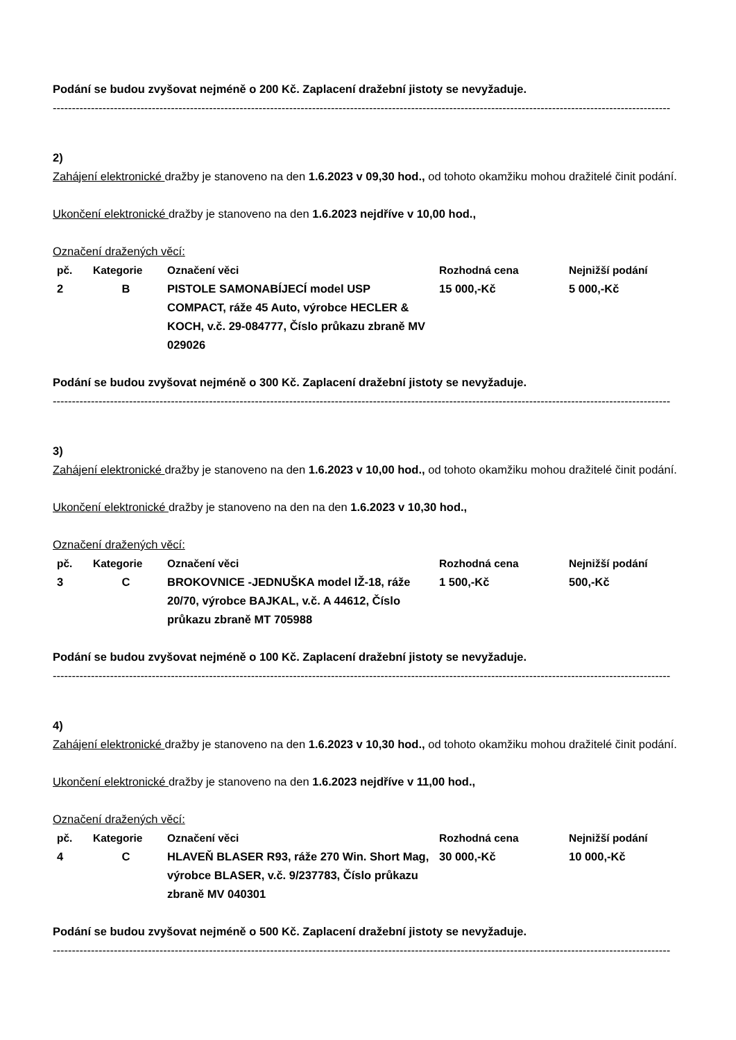Podání se budou zvyšovat nejméně o 200 Kč. Zaplacení dražební jistoty se nevyžaduje.
------------------------------------------------------------------------------------------------------------------------------------------------------------------
2)
Zahájení elektronické dražby je stanoveno na den 1.6.2023 v 09,30 hod., od tohoto okamžiku mohou dražitelé činit podání.
Ukončení elektronické dražby je stanoveno na den 1.6.2023 nejdříve v 10,00 hod.,
Označení dražených věcí:
| pč. | Kategorie | Označení věci | Rozhodná cena | Nejnižší podání |
| --- | --- | --- | --- | --- |
| 2 | B | PISTOLE SAMONABÍJECÍ model USP COMPACT, ráže 45 Auto, výrobce HECLER & KOCH, v.č. 29-084777, Číslo průkazu zbraně MV 029026 | 15 000,-Kč | 5 000,-Kč |
Podání se budou zvyšovat nejméně o 300 Kč. Zaplacení dražební jistoty se nevyžaduje.
------------------------------------------------------------------------------------------------------------------------------------------------------------------
3)
Zahájení elektronické dražby je stanoveno na den 1.6.2023 v 10,00 hod., od tohoto okamžiku mohou dražitelé činit podání.
Ukončení elektronické dražby je stanoveno na den na den 1.6.2023 v 10,30 hod.,
Označení dražených věcí:
| pč. | Kategorie | Označení věci | Rozhodná cena | Nejnižší podání |
| --- | --- | --- | --- | --- |
| 3 | C | BROKOVNICE -JEDNUŠKA model IŽ-18, ráže 20/70, výrobce BAJKAL, v.č. A 44612, Číslo průkazu zbraně MT 705988 | 1 500,-Kč | 500,-Kč |
Podání se budou zvyšovat nejméně o 100 Kč. Zaplacení dražební jistoty se nevyžaduje.
------------------------------------------------------------------------------------------------------------------------------------------------------------------
4)
Zahájení elektronické dražby je stanoveno na den 1.6.2023 v 10,30 hod., od tohoto okamžiku mohou dražitelé činit podání.
Ukončení elektronické dražby je stanoveno na den 1.6.2023 nejdříve v 11,00 hod.,
Označení dražených věcí:
| pč. | Kategorie | Označení věci | Rozhodná cena | Nejnižší podání |
| --- | --- | --- | --- | --- |
| 4 | C | HLAVEŇ BLASER R93, ráže 270 Win. Short Mag, výrobce BLASER, v.č. 9/237783, Číslo průkazu zbraně MV 040301 | 30 000,-Kč | 10 000,-Kč |
Podání se budou zvyšovat nejméně o 500 Kč. Zaplacení dražební jistoty se nevyžaduje.
------------------------------------------------------------------------------------------------------------------------------------------------------------------